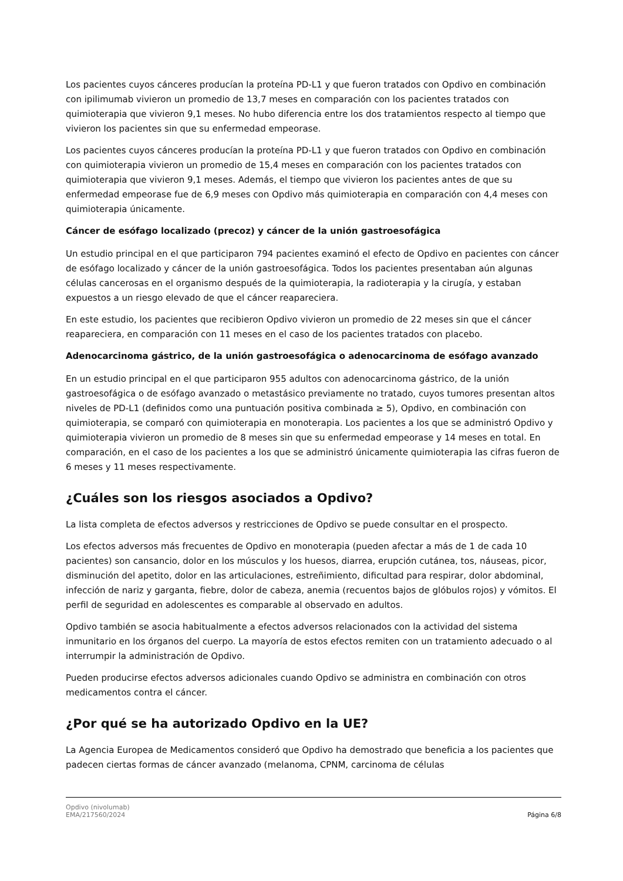Los pacientes cuyos cánceres producían la proteína PD-L1 y que fueron tratados con Opdivo en combinación con ipilimumab vivieron un promedio de 13,7 meses en comparación con los pacientes tratados con quimioterapia que vivieron 9,1 meses. No hubo diferencia entre los dos tratamientos respecto al tiempo que vivieron los pacientes sin que su enfermedad empeorase.
Los pacientes cuyos cánceres producían la proteína PD-L1 y que fueron tratados con Opdivo en combinación con quimioterapia vivieron un promedio de 15,4 meses en comparación con los pacientes tratados con quimioterapia que vivieron 9,1 meses. Además, el tiempo que vivieron los pacientes antes de que su enfermedad empeorase fue de 6,9 meses con Opdivo más quimioterapia en comparación con 4,4 meses con quimioterapia únicamente.
Cáncer de esófago localizado (precoz) y cáncer de la unión gastroesofágica
Un estudio principal en el que participaron 794 pacientes examinó el efecto de Opdivo en pacientes con cáncer de esófago localizado y cáncer de la unión gastroesofágica. Todos los pacientes presentaban aún algunas células cancerosas en el organismo después de la quimioterapia, la radioterapia y la cirugía, y estaban expuestos a un riesgo elevado de que el cáncer reapareciera.
En este estudio, los pacientes que recibieron Opdivo vivieron un promedio de 22 meses sin que el cáncer reapareciera, en comparación con 11 meses en el caso de los pacientes tratados con placebo.
Adenocarcinoma gástrico, de la unión gastroesofágica o adenocarcinoma de esófago avanzado
En un estudio principal en el que participaron 955 adultos con adenocarcinoma gástrico, de la unión gastroesofágica o de esófago avanzado o metastásico previamente no tratado, cuyos tumores presentan altos niveles de PD-L1 (definidos como una puntuación positiva combinada ≥ 5), Opdivo, en combinación con quimioterapia, se comparó con quimioterapia en monoterapia. Los pacientes a los que se administró Opdivo y quimioterapia vivieron un promedio de 8 meses sin que su enfermedad empeorase y 14 meses en total. En comparación, en el caso de los pacientes a los que se administró únicamente quimioterapia las cifras fueron de 6 meses y 11 meses respectivamente.
¿Cuáles son los riesgos asociados a Opdivo?
La lista completa de efectos adversos y restricciones de Opdivo se puede consultar en el prospecto.
Los efectos adversos más frecuentes de Opdivo en monoterapia (pueden afectar a más de 1 de cada 10 pacientes) son cansancio, dolor en los músculos y los huesos, diarrea, erupción cutánea, tos, náuseas, picor, disminución del apetito, dolor en las articulaciones, estreñimiento, dificultad para respirar, dolor abdominal, infección de nariz y garganta, fiebre, dolor de cabeza, anemia (recuentos bajos de glóbulos rojos) y vómitos. El perfil de seguridad en adolescentes es comparable al observado en adultos.
Opdivo también se asocia habitualmente a efectos adversos relacionados con la actividad del sistema inmunitario en los órganos del cuerpo. La mayoría de estos efectos remiten con un tratamiento adecuado o al interrumpir la administración de Opdivo.
Pueden producirse efectos adversos adicionales cuando Opdivo se administra en combinación con otros medicamentos contra el cáncer.
¿Por qué se ha autorizado Opdivo en la UE?
La Agencia Europea de Medicamentos consideró que Opdivo ha demostrado que beneficia a los pacientes que padecen ciertas formas de cáncer avanzado (melanoma, CPNM, carcinoma de células
Opdivo (nivolumab)
EMA/217560/2024
Página 6/8